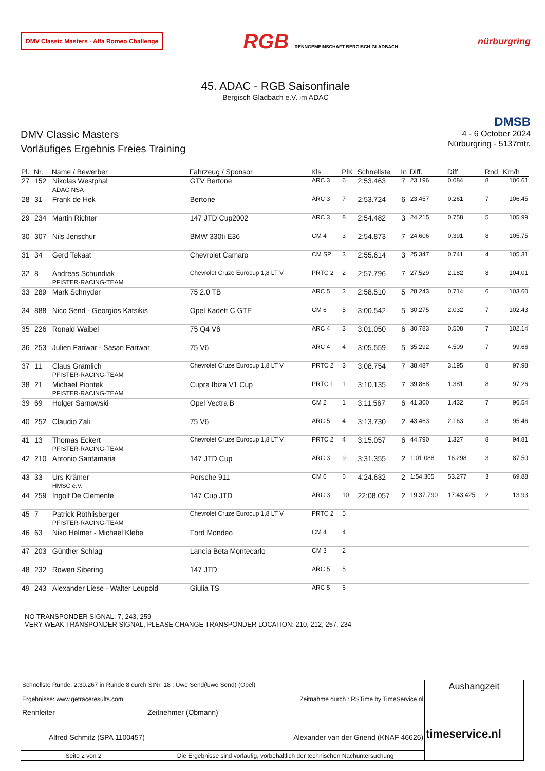DMV Classic Masters · Alfa Romeo Challenge RGB RENNGEMEINSCHAFT BERGISCH GLADBACH nürburgring
45. ADAC - RGB Saisonfinale
Bergisch Gladbach e.V. im ADAC
DMV Classic Masters
Vorläufiges Ergebnis Freies Training
DMSB
4 - 6 October 2024
Nürburgring - 5137mtr.
| Pl. | Nr. | Name / Bewerber | Fahrzeug / Sponsor | Kls | PlK | Schnellste | In | Diff. | Diff | Rnd | Km/h |
| --- | --- | --- | --- | --- | --- | --- | --- | --- | --- | --- | --- |
| 27 | 152 | Nikolas Westphal ADAC NSA | GTV Bertone | ARC 3 | 6 | 2:53.463 | 7 | 23.196 | 0.084 | 8 | 106.61 |
| 28 | 31 | Frank de Hek | Bertone | ARC 3 | 7 | 2:53.724 | 6 | 23.457 | 0.261 | 7 | 106.45 |
| 29 | 234 | Martin Richter | 147 JTD Cup2002 | ARC 3 | 8 | 2:54.482 | 3 | 24.215 | 0.758 | 5 | 105.99 |
| 30 | 307 | Nils Jenschur | BMW 330ti E36 | CM 4 | 3 | 2:54.873 | 7 | 24.606 | 0.391 | 8 | 105.75 |
| 31 | 34 | Gerd Tekaat | Chevrolet Camaro | CM SP | 3 | 2:55.614 | 3 | 25.347 | 0.741 | 4 | 105.31 |
| 32 | 8 | Andreas Schundiak PFISTER-RACING-TEAM | Chevrolet Cruze Eurocup 1,8 LT V | PRTC 2 | 2 | 2:57.796 | 7 | 27.529 | 2.182 | 8 | 104.01 |
| 33 | 289 | Mark Schnyder | 75 2.0 TB | ARC 5 | 3 | 2:58.510 | 5 | 28.243 | 0.714 | 6 | 103.60 |
| 34 | 888 | Nico Send - Georgios Katsikis | Opel Kadett C GTE | CM 6 | 5 | 3:00.542 | 5 | 30.275 | 2.032 | 7 | 102.43 |
| 35 | 226 | Ronald Waibel | 75 Q4 V6 | ARC 4 | 3 | 3:01.050 | 6 | 30.783 | 0.508 | 7 | 102.14 |
| 36 | 253 | Julien Fariwar - Sasan Fariwar | 75 V6 | ARC 4 | 4 | 3:05.559 | 5 | 35.292 | 4.509 | 7 | 99.66 |
| 37 | 11 | Claus Gramlich PFISTER-RACING-TEAM | Chevrolet Cruze Eurocup 1,8 LT V | PRTC 2 | 3 | 3:08.754 | 7 | 38.487 | 3.195 | 8 | 97.98 |
| 38 | 21 | Michael Piontek PFISTER-RACING-TEAM | Cupra Ibiza V1 Cup | PRTC 1 | 1 | 3:10.135 | 7 | 39.868 | 1.381 | 8 | 97.26 |
| 39 | 69 | Holger Sarnowski | Opel Vectra B | CM 2 | 1 | 3:11.567 | 6 | 41.300 | 1.432 | 7 | 96.54 |
| 40 | 252 | Claudio Zali | 75 V6 | ARC 5 | 4 | 3:13.730 | 2 | 43.463 | 2.163 | 3 | 95.46 |
| 41 | 13 | Thomas Eckert PFISTER-RACING-TEAM | Chevrolet Cruze Eurocup 1,8 LT V | PRTC 2 | 4 | 3:15.057 | 6 | 44.790 | 1.327 | 8 | 94.81 |
| 42 | 210 | Antonio Santamaria | 147 JTD Cup | ARC 3 | 9 | 3:31.355 | 2 | 1:01.088 | 16.298 | 3 | 87.50 |
| 43 | 33 | Urs Krämer HMSC e.V. | Porsche 911 | CM 6 | 6 | 4:24.632 | 2 | 1:54.365 | 53.277 | 3 | 69.88 |
| 44 | 259 | Ingolf De Clemente | 147 Cup JTD | ARC 3 | 10 | 22:08.057 | 2 | 19:37.790 | 17:43.425 | 2 | 13.93 |
| 45 | 7 | Patrick Röthlisberger PFISTER-RACING-TEAM | Chevrolet Cruze Eurocup 1,8 LT V | PRTC 2 | 5 | | | | | | |
| 46 | 63 | Niko Helmer - Michael Klebe | Ford Mondeo | CM 4 | 4 | | | | | | |
| 47 | 203 | Günther Schlag | Lancia Beta Montecarlo | CM 3 | 2 | | | | | | |
| 48 | 232 | Rowen Sibering | 147 JTD | ARC 5 | 5 | | | | | | |
| 49 | 243 | Alexander Liese - Walter Leupold | Giulia TS | ARC 5 | 6 | | | | | | |
NO TRANSPONDER SIGNAL: 7, 243, 259
VERY WEAK TRANSPONDER SIGNAL, PLEASE CHANGE TRANSPONDER LOCATION: 210, 212, 257, 234
| Schnellste Runde: 2:30.267 in Runde 8 durch StNr. 18 : Uwe Send(Uwe Send) (Opel) Ergebnisse: www.getraceresults.com Zeitnahme durch : RSTime by TimeService.nl | | | Aushangzeit |
| Rennleiter Alfred Schmitz (SPA 1100457) | | Zeitnehmer (Obmann) Alexander van der Griend (KNAF 46626) | timeservice.nl |
| Seite 2 von 2 | Die Ergebnisse sind vorläufig, vorbehaltlich der technischen Nachuntersuchung | | |